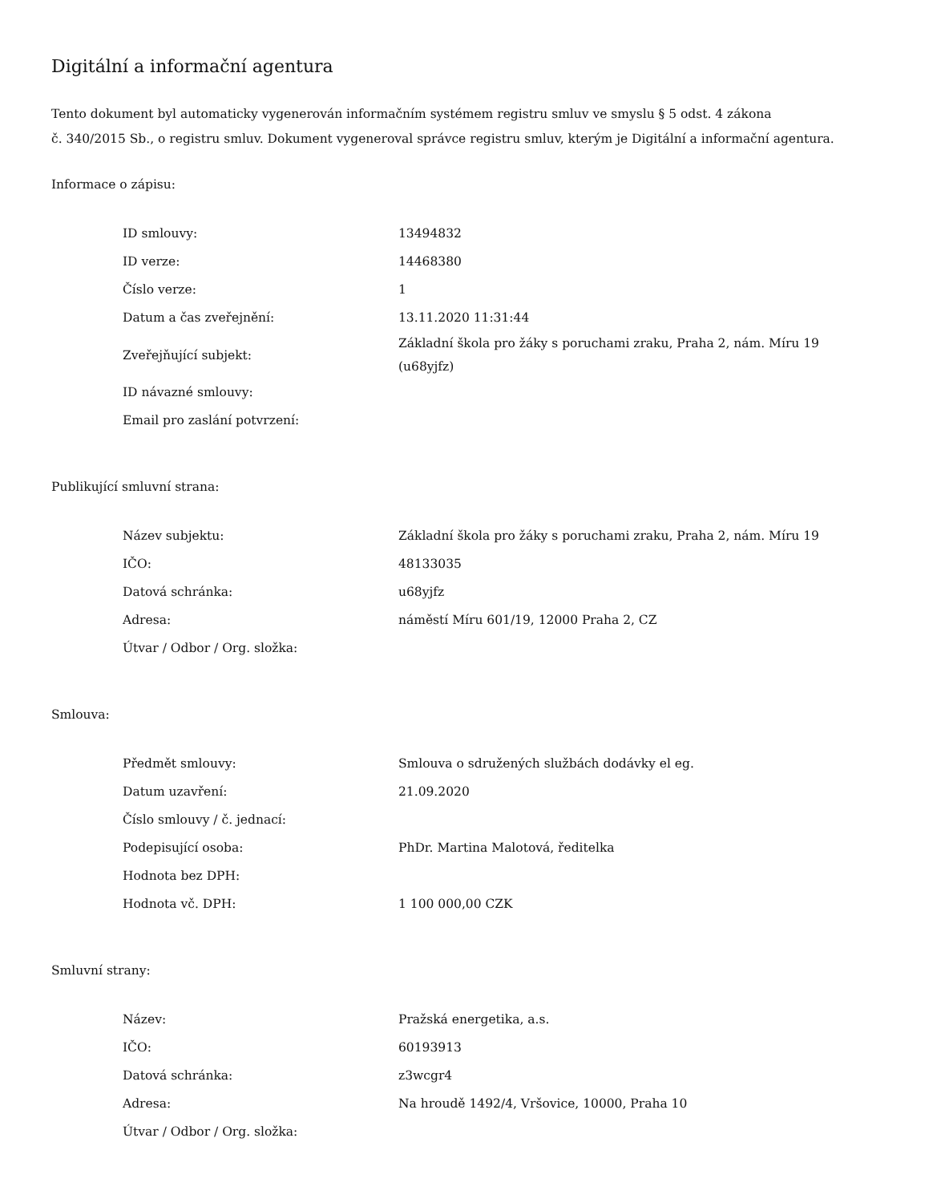Digitální a informační agentura
Tento dokument byl automaticky vygenerován informačním systémem registru smluv ve smyslu § 5 odst. 4 zákona
č. 340/2015 Sb., o registru smluv. Dokument vygeneroval správce registru smluv, kterým je Digitální a informační agentura.
Informace o zápisu:
| ID smlouvy: | 13494832 |
| ID verze: | 14468380 |
| Číslo verze: | 1 |
| Datum a čas zveřejnění: | 13.11.2020 11:31:44 |
| Zveřejňující subjekt: | Základní škola pro žáky s poruchami zraku, Praha 2, nám. Míru 19 (u68yjfz) |
| ID návazné smlouvy: | |
| Email pro zaslání potvrzení: | |
Publikující smluvní strana:
| Název subjektu: | Základní škola pro žáky s poruchami zraku, Praha 2, nám. Míru 19 |
| IČO: | 48133035 |
| Datová schránka: | u68yjfz |
| Adresa: | náměstí Míru 601/19, 12000 Praha 2, CZ |
| Útvar / Odbor / Org. složka: | |
Smlouva:
| Předmět smlouvy: | Smlouva o sdružených službách dodávky el eg. |
| Datum uzavření: | 21.09.2020 |
| Číslo smlouvy / č. jednací: | |
| Podepisující osoba: | PhDr. Martina Malotová, ředitelka |
| Hodnota bez DPH: | |
| Hodnota vč. DPH: | 1 100 000,00 CZK |
Smluvní strany:
| Název: | Pražská energetika, a.s. |
| IČO: | 60193913 |
| Datová schránka: | z3wcgr4 |
| Adresa: | Na hroudě 1492/4, Vršovice, 10000, Praha 10 |
| Útvar / Odbor / Org. složka: | |